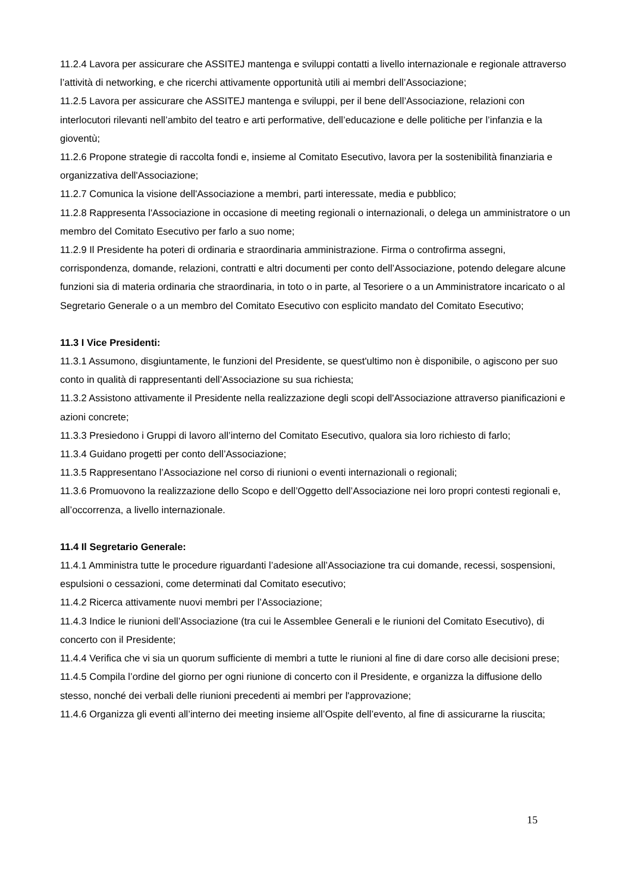11.2.4 Lavora per assicurare che ASSITEJ mantenga e sviluppi contatti a livello internazionale e regionale attraverso l’attività di networking, e che ricerchi attivamente opportunità utili ai membri dell’Associazione;
11.2.5 Lavora per assicurare che ASSITEJ mantenga e sviluppi, per il bene dell’Associazione, relazioni con interlocutori rilevanti nell’ambito del teatro e arti performative, dell’educazione e delle politiche per l’infanzia e la gioventù;
11.2.6 Propone strategie di raccolta fondi e, insieme al Comitato Esecutivo, lavora per la sostenibilità finanziaria e organizzativa dell'Associazione;
11.2.7 Comunica la visione dell'Associazione a membri, parti interessate, media e pubblico;
11.2.8 Rappresenta l'Associazione in occasione di meeting regionali o internazionali, o delega un amministratore o un membro del Comitato Esecutivo per farlo a suo nome;
11.2.9 Il Presidente ha poteri di ordinaria e straordinaria amministrazione. Firma o controfirma assegni, corrispondenza, domande, relazioni, contratti e altri documenti per conto dell’Associazione, potendo delegare alcune funzioni sia di materia ordinaria che straordinaria, in toto o in parte, al Tesoriere o a un Amministratore incaricato o al Segretario Generale o a un membro del Comitato Esecutivo con esplicito mandato del Comitato Esecutivo;
11.3 I Vice Presidenti:
11.3.1 Assumono, disgiuntamente, le funzioni del Presidente, se quest'ultimo non è disponibile, o agiscono per suo conto in qualità di rappresentanti dell’Associazione su sua richiesta;
11.3.2 Assistono attivamente il Presidente nella realizzazione degli scopi dell'Associazione attraverso pianificazioni e azioni concrete;
11.3.3 Presiedono i Gruppi di lavoro all’interno del Comitato Esecutivo, qualora sia loro richiesto di farlo;
11.3.4 Guidano progetti per conto dell’Associazione;
11.3.5 Rappresentano l’Associazione nel corso di riunioni o eventi internazionali o regionali;
11.3.6 Promuovono la realizzazione dello Scopo e dell’Oggetto dell’Associazione nei loro propri contesti regionali e, all’occorrenza, a livello internazionale.
11.4 Il Segretario Generale:
11.4.1 Amministra tutte le procedure riguardanti l’adesione all’Associazione tra cui domande, recessi, sospensioni, espulsioni o cessazioni, come determinati dal Comitato esecutivo;
11.4.2 Ricerca attivamente nuovi membri per l’Associazione;
11.4.3 Indice le riunioni dell’Associazione (tra cui le Assemblee Generali e le riunioni del Comitato Esecutivo), di concerto con il Presidente;
11.4.4 Verifica che vi sia un quorum sufficiente di membri a tutte le riunioni al fine di dare corso alle decisioni prese;
11.4.5 Compila l’ordine del giorno per ogni riunione di concerto con il Presidente, e organizza la diffusione dello stesso, nonché dei verbali delle riunioni precedenti ai membri per l'approvazione;
11.4.6 Organizza gli eventi all’interno dei meeting insieme all’Ospite dell’evento, al fine di assicurarne la riuscita;
15